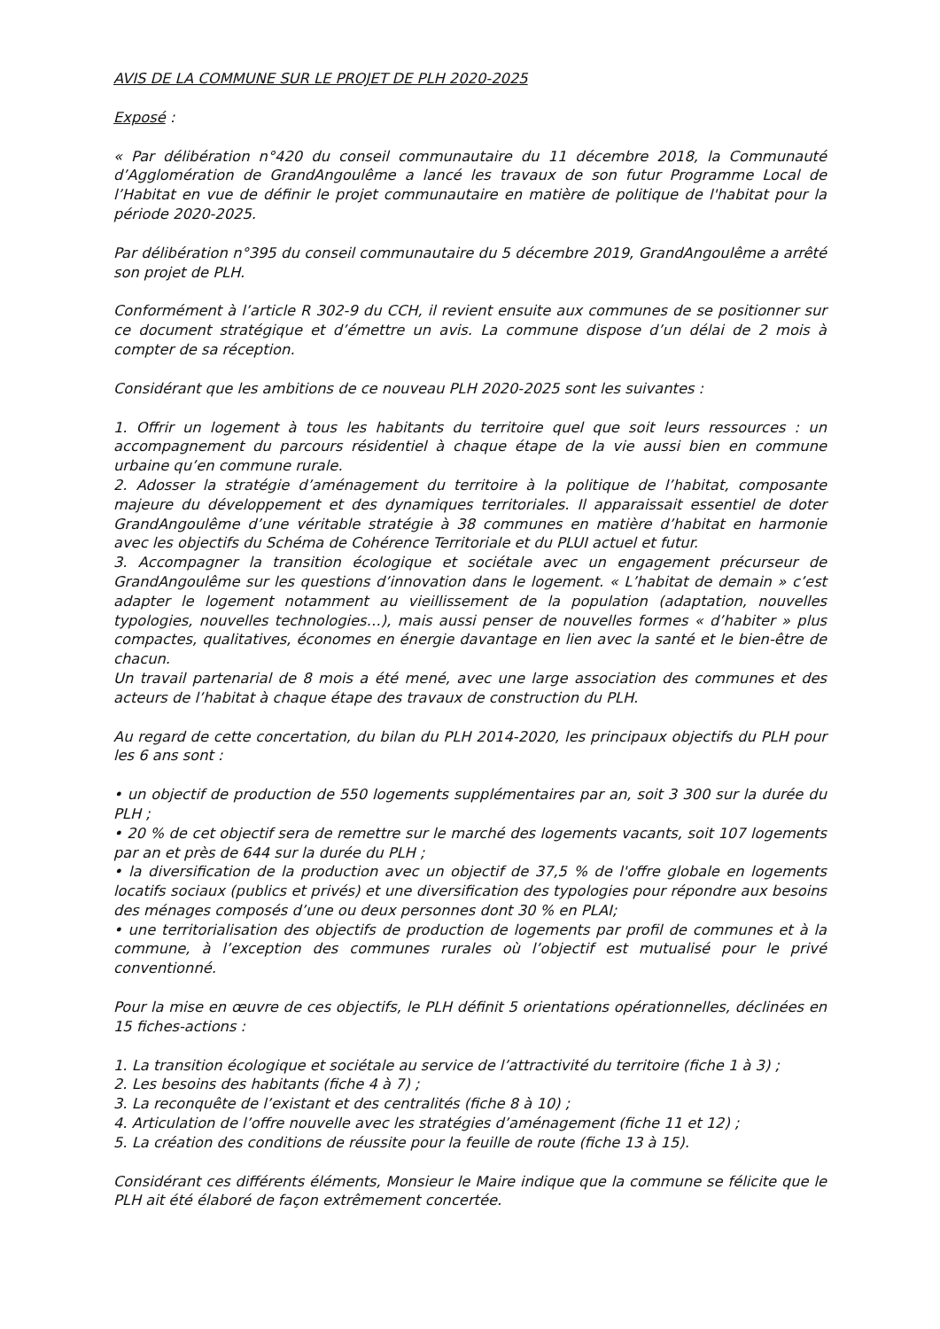AVIS DE LA COMMUNE SUR LE PROJET DE PLH 2020-2025
Exposé :
« Par délibération n°420 du conseil communautaire du 11 décembre 2018, la Communauté d’Agglomération de GrandAngoulême a lancé les travaux de son futur Programme Local de l’Habitat en vue de définir le projet communautaire en matière de politique de l'habitat pour la période 2020-2025.
Par délibération n°395 du conseil communautaire du 5 décembre 2019, GrandAngoulême a arrêté son projet de PLH.
Conformément à l’article R 302-9 du CCH, il revient ensuite aux communes de se positionner sur ce document stratégique et d’émettre un avis. La commune dispose d’un délai de 2 mois à compter de sa réception.
Considérant que les ambitions de ce nouveau PLH 2020-2025 sont les suivantes :
1. Offrir un logement à tous les habitants du territoire quel que soit leurs ressources : un accompagnement du parcours résidentiel à chaque étape de la vie aussi bien en commune urbaine qu’en commune rurale.
2. Adosser la stratégie d’aménagement du territoire à la politique de l’habitat, composante majeure du développement et des dynamiques territoriales. Il apparaissait essentiel de doter GrandAngoulême d’une véritable stratégie à 38 communes en matière d’habitat en harmonie avec les objectifs du Schéma de Cohérence Territoriale et du PLUI actuel et futur.
3. Accompagner la transition écologique et sociétale avec un engagement précurseur de GrandAngoulême sur les questions d’innovation dans le logement. « L’habitat de demain » c’est adapter le logement notamment au vieillissement de la population (adaptation, nouvelles typologies, nouvelles technologies…), mais aussi penser de nouvelles formes « d’habiter » plus compactes, qualitatives, économes en énergie davantage en lien avec la santé et le bien-être de chacun.
Un travail partenarial de 8 mois a été mené, avec une large association des communes et des acteurs de l’habitat à chaque étape des travaux de construction du PLH.
Au regard de cette concertation, du bilan du PLH 2014-2020, les principaux objectifs du PLH pour les 6 ans sont :
• un objectif de production de 550 logements supplémentaires par an, soit 3 300 sur la durée du PLH ;
• 20 % de cet objectif sera de remettre sur le marché des logements vacants, soit 107 logements par an et près de 644 sur la durée du PLH ;
• la diversification de la production avec un objectif de 37,5 % de l'offre globale en logements locatifs sociaux (publics et privés) et une diversification des typologies pour répondre aux besoins des ménages composés d’une ou deux personnes dont 30 % en PLAI;
• une territorialisation des objectifs de production de logements par profil de communes et à la commune, à l’exception des communes rurales où l’objectif est mutualisé pour le privé conventionné.
Pour la mise en œuvre de ces objectifs, le PLH définit 5 orientations opérationnelles, déclinées en 15 fiches-actions :
1. La transition écologique et sociétale au service de l’attractivité du territoire (fiche 1 à 3) ;
2. Les besoins des habitants (fiche 4 à 7) ;
3. La reconquête de l’existant et des centralités (fiche 8 à 10) ;
4. Articulation de l’offre nouvelle avec les stratégies d’aménagement (fiche 11 et 12) ;
5. La création des conditions de réussite pour la feuille de route (fiche 13 à 15).
Considérant ces différents éléments, Monsieur le Maire indique que la commune se félicite que le PLH ait été élaboré de façon extrêmement concertée.